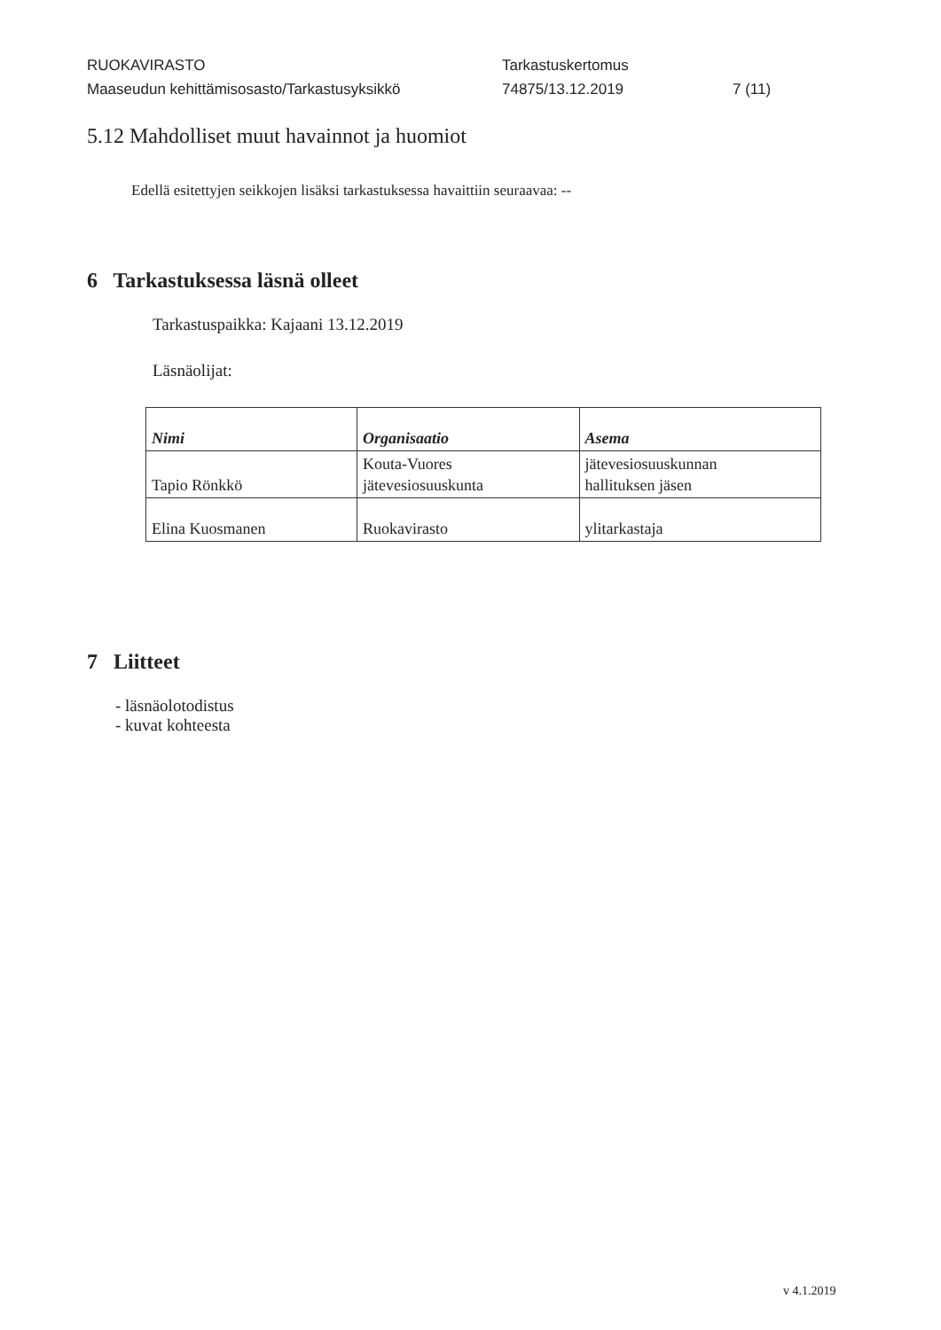RUOKAVIRASTO
Maaseudun kehittämisosasto/Tarkastusyksikkö
Tarkastuskertomus
74875/13.12.2019
7 (11)
5.12 Mahdolliset muut havainnot ja huomiot
Edellä esitettyjen seikkojen lisäksi tarkastuksessa havaittiin seuraavaa: --
6 Tarkastuksessa läsnä olleet
Tarkastuspaikka: Kajaani 13.12.2019
Läsnäolijat:
| Nimi | Organisaatio | Asema |
| --- | --- | --- |
| Tapio Rönkkö | Kouta-Vuores jätevesiosuuskunta | jätevesiosuuskunnan hallituksen jäsen |
| Elina Kuosmanen | Ruokavirasto | ylitarkastaja |
7 Liitteet
- läsnäolotodistus
- kuvat kohteesta
v 4.1.2019